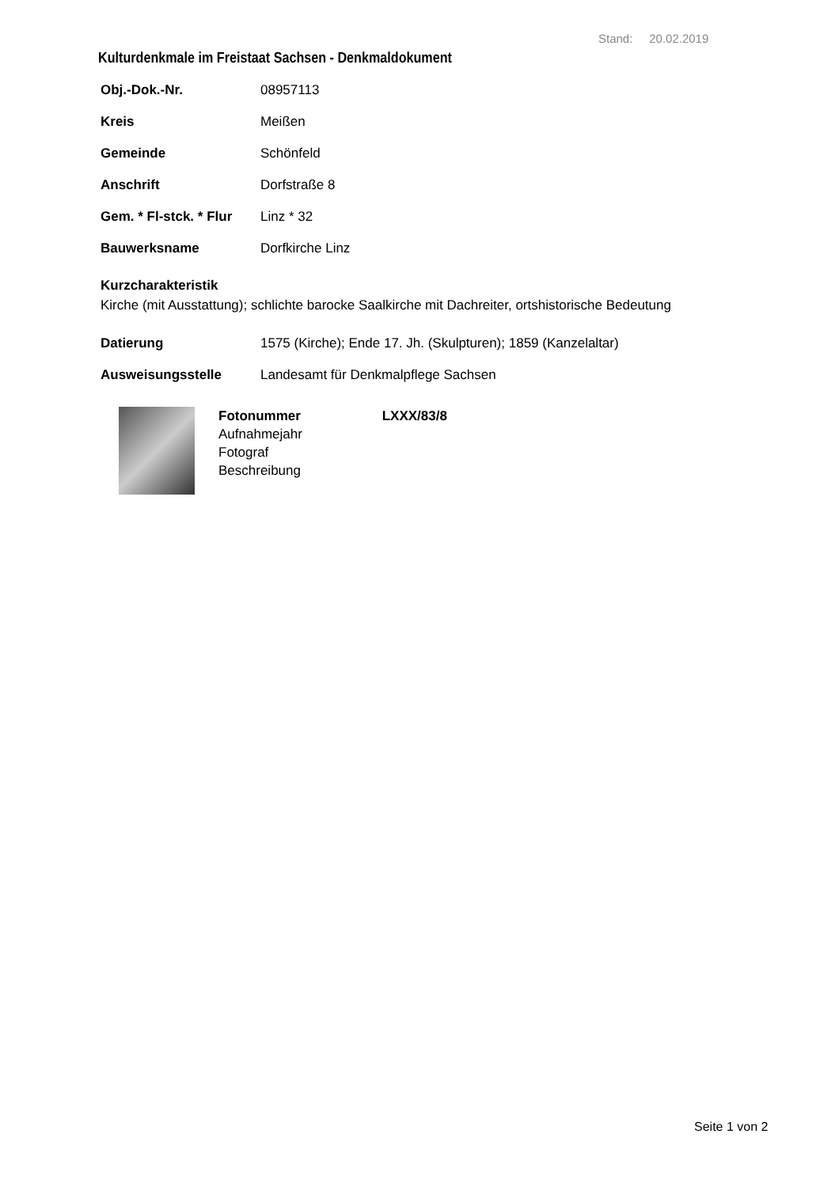Stand: 20.02.2019
Kulturdenkmale im Freistaat Sachsen - Denkmaldokument
Obj.-Dok.-Nr. 08957113
Kreis Meißen
Gemeinde Schönfeld
Anschrift Dorfstraße 8
Gem. * Fl-stck. * Flur Linz * 32
Bauwerksname Dorfkirche Linz
Kurzcharakteristik
Kirche (mit Ausstattung); schlichte barocke Saalkirche mit Dachreiter, ortshistorische Bedeutung
Datierung 1575 (Kirche); Ende 17. Jh. (Skulpturen); 1859 (Kanzelaltar)
Ausweisungsstelle Landesamt für Denkmalpflege Sachsen
Fotonummer LXXX/83/8
Aufnahmejahr
Fotograf
Beschreibung
Seite 1 von 2